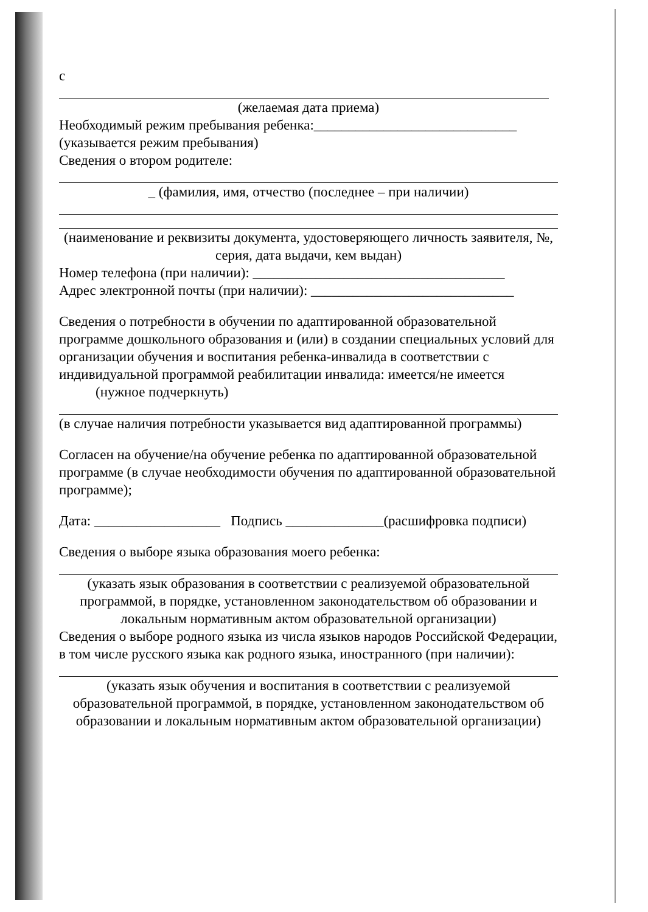с
(желаемая дата приема)
Необходимый режим пребывания ребенка:_____________________________
(указывается режим пребывания)
Сведения о втором родителе:
_ (фамилия, имя, отчество (последнее – при наличии)
(наименование и реквизиты документа, удостоверяющего личность заявителя, №, серия, дата выдачи, кем выдан)
Номер телефона (при наличии): ____________________________________
Адрес электронной почты (при наличии): _____________________________
Сведения о потребности в обучении по адаптированной образовательной программе дошкольного образования и (или) в создании специальных условий для организации обучения и воспитания ребенка-инвалида в соответствии с индивидуальной программой реабилитации инвалида: имеется/не имеется
(нужное подчеркнуть)
(в случае наличия потребности указывается вид адаптированной программы)
Согласен на обучение/на обучение ребенка по адаптированной образовательной программе (в случае необходимости обучения по адаптированной образовательной программе);
Дата: __________________ Подпись ______________(расшифровка подписи)
Сведения о выборе языка образования моего ребенка:
(указать язык образования в соответствии с реализуемой образовательной программой, в порядке, установленном законодательством об образовании и локальным нормативным актом образовательной организации)
Сведения о выборе родного языка из числа языков народов Российской Федерации, в том числе русского языка как родного языка, иностранного (при наличии):
(указать язык обучения и воспитания в соответствии с реализуемой образовательной программой, в порядке, установленном законодательством об образовании и локальным нормативным актом образовательной организации)